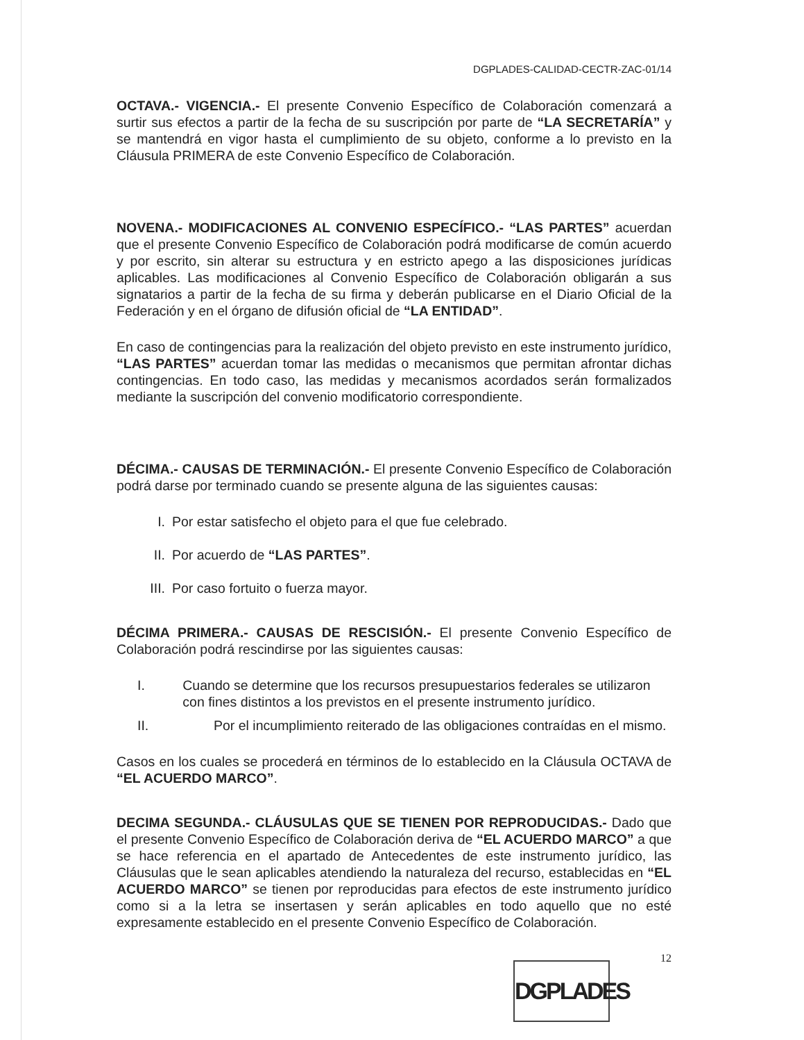DGPLADES-CALIDAD-CECTR-ZAC-01/14
OCTAVA.- VIGENCIA.- El presente Convenio Específico de Colaboración comenzará a surtir sus efectos a partir de la fecha de su suscripción por parte de “LA SECRETARÍA” y se mantendrá en vigor hasta el cumplimiento de su objeto, conforme a lo previsto en la Cláusula PRIMERA de este Convenio Específico de Colaboración.
NOVENA.- MODIFICACIONES AL CONVENIO ESPECÍFICO.- “LAS PARTES” acuerdan que el presente Convenio Específico de Colaboración podrá modificarse de común acuerdo y por escrito, sin alterar su estructura y en estricto apego a las disposiciones jurídicas aplicables. Las modificaciones al Convenio Específico de Colaboración obligarán a sus signatarios a partir de la fecha de su firma y deberán publicarse en el Diario Oficial de la Federación y en el órgano de difusión oficial de “LA ENTIDAD”.
En caso de contingencias para la realización del objeto previsto en este instrumento jurídico, “LAS PARTES” acuerdan tomar las medidas o mecanismos que permitan afrontar dichas contingencias. En todo caso, las medidas y mecanismos acordados serán formalizados mediante la suscripción del convenio modificatorio correspondiente.
DÉCIMA.- CAUSAS DE TERMINACIÓN.- El presente Convenio Específico de Colaboración podrá darse por terminado cuando se presente alguna de las siguientes causas:
I. Por estar satisfecho el objeto para el que fue celebrado.
II. Por acuerdo de “LAS PARTES”.
III. Por caso fortuito o fuerza mayor.
DÉCIMA PRIMERA.- CAUSAS DE RESCISIÓN.- El presente Convenio Específico de Colaboración podrá rescindirse por las siguientes causas:
I. Cuando se determine que los recursos presupuestarios federales se utilizaron con fines distintos a los previstos en el presente instrumento jurídico.
II. Por el incumplimiento reiterado de las obligaciones contraídas en el mismo.
Casos en los cuales se procederá en términos de lo establecido en la Cláusula OCTAVA de “EL ACUERDO MARCO”.
DECIMA SEGUNDA.- CLÁUSULAS QUE SE TIENEN POR REPRODUCIDAS.- Dado que el presente Convenio Específico de Colaboración deriva de “EL ACUERDO MARCO” a que se hace referencia en el apartado de Antecedentes de este instrumento jurídico, las Cláusulas que le sean aplicables atendiendo la naturaleza del recurso, establecidas en “EL ACUERDO MARCO” se tienen por reproducidas para efectos de este instrumento jurídico como si a la letra se insertasen y serán aplicables en todo aquello que no esté expresamente establecido en el presente Convenio Específico de Colaboración.
12
DGPLADES